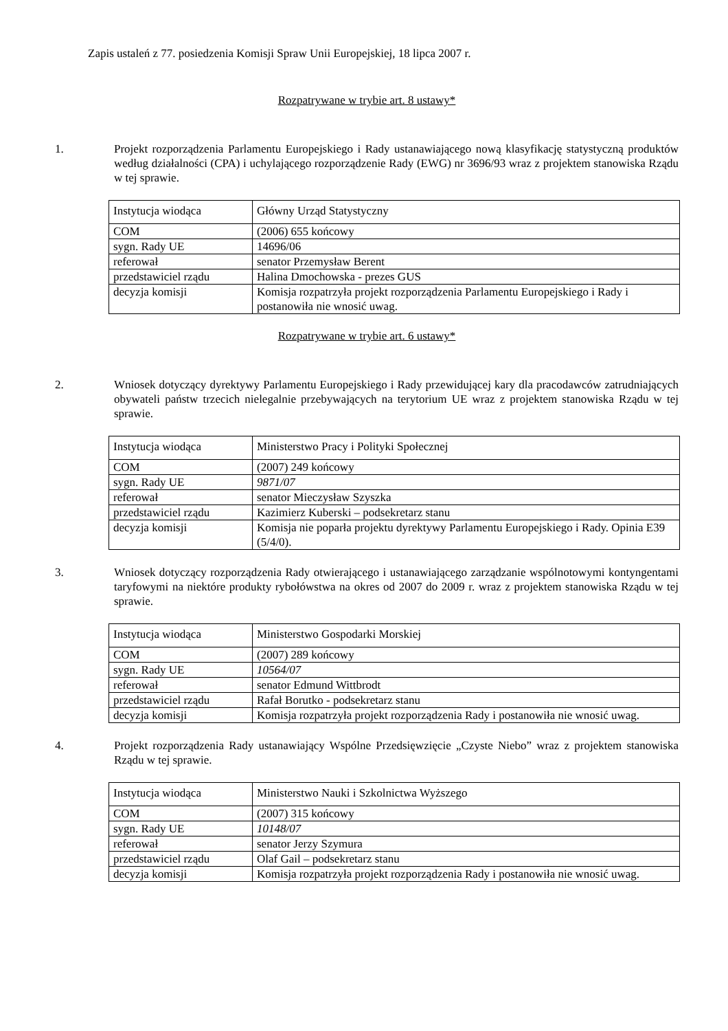Zapis ustaleń z 77. posiedzenia Komisji Spraw Unii Europejskiej, 18 lipca 2007 r.
Rozpatrywane w trybie art. 8 ustawy*
1. Projekt rozporządzenia Parlamentu Europejskiego i Rady ustanawiającego nową klasyfikację statystyczną produktów według działalności (CPA) i uchylającego rozporządzenie Rady (EWG) nr 3696/93 wraz z projektem stanowiska Rządu w tej sprawie.
| Instytucja wiodąca | Główny Urząd Statystyczny |
| COM | (2006) 655 końcowy |
| sygn. Rady UE | 14696/06 |
| referował | senator Przemysław Berent |
| przedstawiciel rządu | Halina Dmochowska - prezes GUS |
| decyzja komisji | Komisja rozpatrzyła projekt rozporządzenia Parlamentu Europejskiego i Rady i postanowiła nie wnosić uwag. |
Rozpatrywane w trybie art. 6 ustawy*
2. Wniosek dotyczący dyrektywy Parlamentu Europejskiego i Rady przewidującej kary dla pracodawców zatrudniających obywateli państw trzecich nielegalnie przebywających na terytorium UE wraz z projektem stanowiska Rządu w tej sprawie.
| Instytucja wiodąca | Ministerstwo Pracy i Polityki Społecznej |
| COM | (2007) 249 końcowy |
| sygn. Rady UE | 9871/07 |
| referował | senator Mieczysław Szyszka |
| przedstawiciel rządu | Kazimierz Kuberski – podsekretarz stanu |
| decyzja komisji | Komisja nie poparła projektu dyrektywy Parlamentu Europejskiego i Rady. Opinia E39 (5/4/0). |
3. Wniosek dotyczący rozporządzenia Rady otwierającego i ustanawiającego zarządzanie wspólnotowymi kontyngentami taryfowymi na niektóre produkty rybołówstwa na okres od 2007 do 2009 r. wraz z projektem stanowiska Rządu w tej sprawie.
| Instytucja wiodąca | Ministerstwo Gospodarki Morskiej |
| COM | (2007) 289 końcowy |
| sygn. Rady UE | 10564/07 |
| referował | senator Edmund Wittbrodt |
| przedstawiciel rządu | Rafał Borutko - podsekretarz stanu |
| decyzja komisji | Komisja rozpatrzyła projekt rozporządzenia Rady i postanowiła nie wnosić uwag. |
4. Projekt rozporządzenia Rady ustanawiający Wspólne Przedsięwzięcie „Czyste Niebo” wraz z projektem stanowiska Rządu w tej sprawie.
| Instytucja wiodąca | Ministerstwo Nauki i Szkolnictwa Wyższego |
| COM | (2007) 315 końcowy |
| sygn. Rady UE | 10148/07 |
| referował | senator Jerzy Szymura |
| przedstawiciel rządu | Olaf Gail – podsekretarz stanu |
| decyzja komisji | Komisja rozpatrzyła projekt rozporządzenia Rady i postanowiła nie wnosić uwag. |